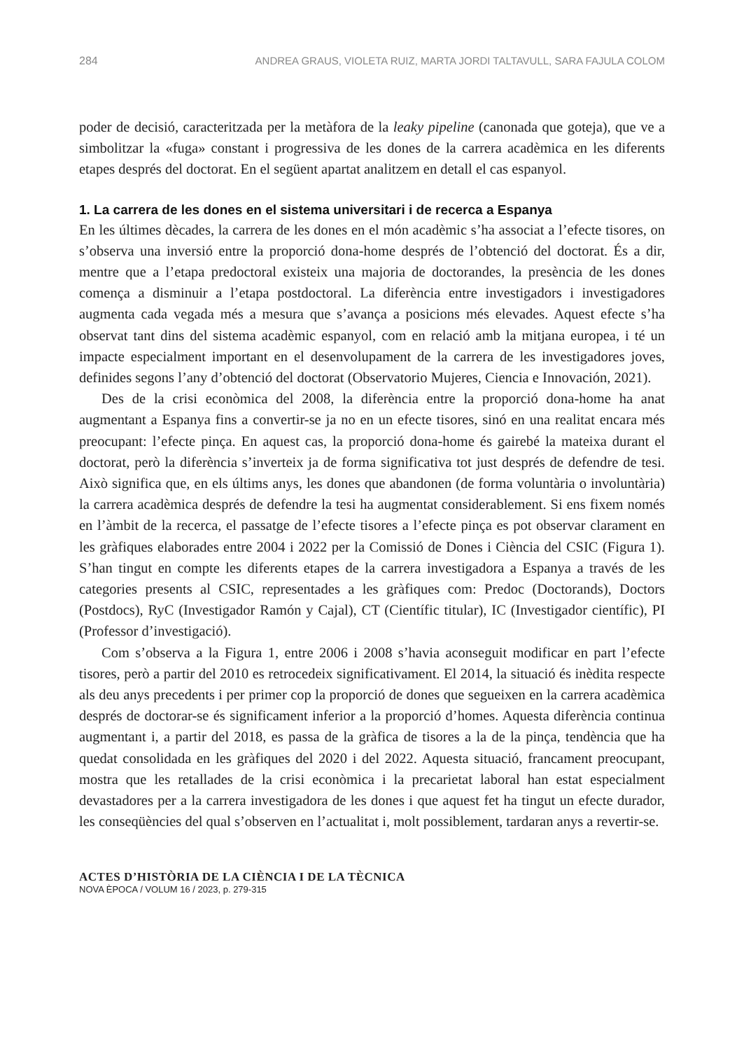284 ANDREA GRAUS, VIOLETA RUIZ, MARTA JORDI TALTAVULL, SARA FAJULA COLOM
poder de decisió, caracteritzada per la metàfora de la leaky pipeline (canonada que goteja), que ve a simbolitzar la «fuga» constant i progressiva de les dones de la carrera acadèmica en les diferents etapes després del doctorat. En el següent apartat analitzem en detall el cas espanyol.
1. La carrera de les dones en el sistema universitari i de recerca a Espanya
En les últimes dècades, la carrera de les dones en el món acadèmic s’ha associat a l’efecte tisores, on s’observa una inversió entre la proporció dona-home després de l’obtenció del doctorat. És a dir, mentre que a l’etapa predoctoral existeix una majoria de doctorandes, la presència de les dones comença a disminuir a l’etapa postdoctoral. La diferència entre investigadors i investigadores augmenta cada vegada més a mesura que s’avança a posicions més elevades. Aquest efecte s’ha observat tant dins del sistema acadèmic espanyol, com en relació amb la mitjana europea, i té un impacte especialment important en el desenvolupament de la carrera de les investigadores joves, definides segons l’any d’obtenció del doctorat (Observatorio Mujeres, Ciencia e Innovación, 2021).
Des de la crisi econòmica del 2008, la diferència entre la proporció dona-home ha anat augmentant a Espanya fins a convertir-se ja no en un efecte tisores, sinó en una realitat encara més preocupant: l’efecte pinça. En aquest cas, la proporció dona-home és gairebé la mateixa durant el doctorat, però la diferència s’inverteix ja de forma significativa tot just després de defendre de tesi. Això significa que, en els últims anys, les dones que abandonen (de forma voluntària o involuntària) la carrera acadèmica després de defendre la tesi ha augmentat considerablement. Si ens fixem només en l’àmbit de la recerca, el passatge de l’efecte tisores a l’efecte pinça es pot observar clarament en les gràfiques elaborades entre 2004 i 2022 per la Comissió de Dones i Ciència del CSIC (Figura 1). S’han tingut en compte les diferents etapes de la carrera investigadora a Espanya a través de les categories presents al CSIC, representades a les gràfiques com: Predoc (Doctorands), Doctors (Postdocs), RyC (Investigador Ramón y Cajal), CT (Científic titular), IC (Investigador científic), PI (Professor d’investigació).
Com s’observa a la Figura 1, entre 2006 i 2008 s’havia aconseguit modificar en part l’efecte tisores, però a partir del 2010 es retrocedeix significativament. El 2014, la situació és inèdita respecte als deu anys precedents i per primer cop la proporció de dones que segueixen en la carrera acadèmica després de doctorar-se és significament inferior a la proporció d’homes. Aquesta diferència continua augmentant i, a partir del 2018, es passa de la gràfica de tisores a la de la pinça, tendència que ha quedat consolidada en les gràfiques del 2020 i del 2022. Aquesta situació, francament preocupant, mostra que les retallades de la crisi econòmica i la precarietat laboral han estat especialment devastadores per a la carrera investigadora de les dones i que aquest fet ha tingut un efecte durador, les conseqüències del qual s’observen en l’actualitat i, molt possiblement, tardaran anys a revertir-se.
ACTES D’HISTÒRIA DE LA CIÈNCIA I DE LA TÈCNICA
NOVA ÈPOCA / VOLUM 16 / 2023, p. 279-315